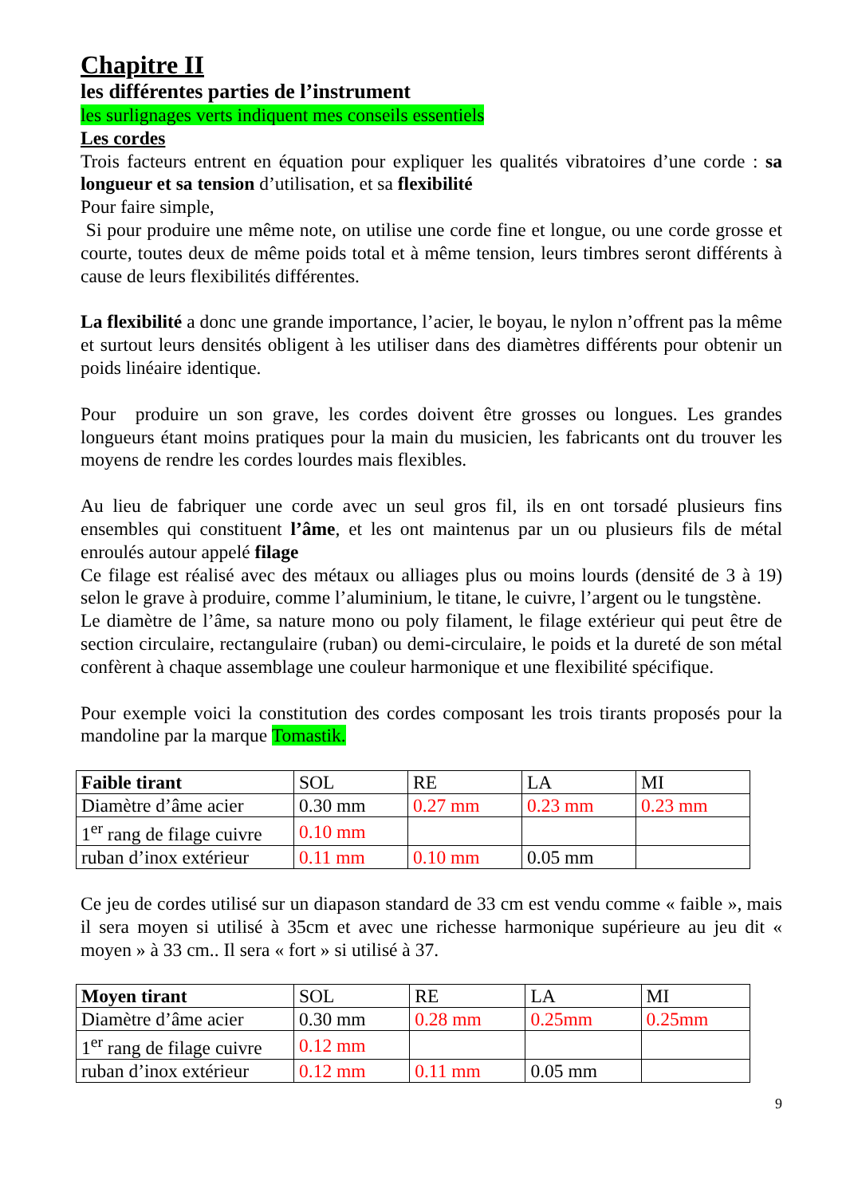Chapitre II
les différentes parties de l’instrument
les surlignages verts indiquent mes conseils essentiels
Les cordes
Trois facteurs entrent en équation pour expliquer les qualités vibratoires d’une corde : sa longueur et sa tension d’utilisation, et sa flexibilité
Pour faire simple,
Si pour produire une même note, on utilise une corde fine et longue, ou une corde grosse et courte, toutes deux de même poids total et à même tension, leurs timbres seront différents à cause de leurs flexibilités différentes.
La flexibilité a donc une grande importance, l’acier, le boyau, le nylon n’offrent pas la même et surtout leurs densités obligent à les utiliser dans des diamètres différents pour obtenir un poids linéaire identique.
Pour produire un son grave, les cordes doivent être grosses ou longues. Les grandes longueurs étant moins pratiques pour la main du musicien, les fabricants ont du trouver les moyens de rendre les cordes lourdes mais flexibles.
Au lieu de fabriquer une corde avec un seul gros fil, ils en ont torsadé plusieurs fins ensembles qui constituent l’âme, et les ont maintenus par un ou plusieurs fils de métal enroulés autour appelé filage
Ce filage est réalisé avec des métaux ou alliages plus ou moins lourds (densité de 3 à 19) selon le grave à produire, comme l’aluminium, le titane, le cuivre, l’argent ou le tungstène.
Le diamètre de l’âme, sa nature mono ou poly filament, le filage extérieur qui peut être de section circulaire, rectangulaire (ruban) ou demi-circulaire, le poids et la dureté de son métal confèrent à chaque assemblage une couleur harmonique et une flexibilité spécifique.
Pour exemple voici la constitution des cordes composant les trois tirants proposés pour la mandoline par la marque Tomastik.
| Faible tirant | SOL | RE | LA | MI |
| Diamètre d’âme acier | 0.30 mm | 0.27 mm | 0.23 mm | 0.23 mm |
| 1<sup>er</sup> rang de filage cuivre | 0.10 mm | | | |
| ruban d’inox extérieur | 0.11 mm | 0.10 mm | 0.05 mm | |
Ce jeu de cordes utilisé sur un diapason standard de 33 cm est vendu comme « faible », mais il sera moyen si utilisé à 35cm et avec une richesse harmonique supérieure au jeu dit « moyen » à 33 cm.. Il sera « fort » si utilisé à 37.
| Moyen tirant | SOL | RE | LA | MI |
| Diamètre d’âme acier | 0.30 mm | 0.28 mm | 0.25mm | 0.25mm |
| 1<sup>er</sup> rang de filage cuivre | 0.12 mm | | | |
| ruban d’inox extérieur | 0.12 mm | 0.11 mm | 0.05 mm | |
9